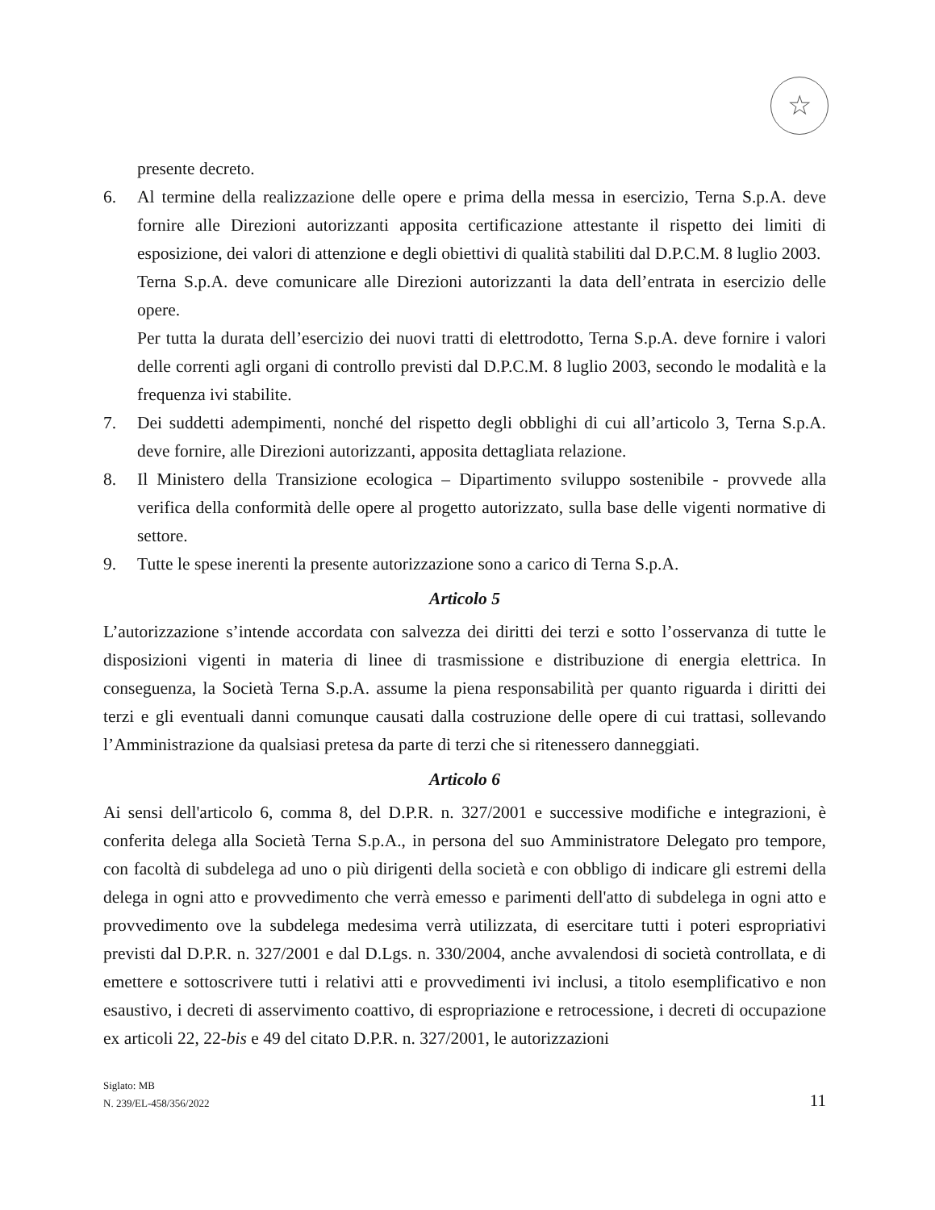☆
presente decreto.
6. Al termine della realizzazione delle opere e prima della messa in esercizio, Terna S.p.A. deve fornire alle Direzioni autorizzanti apposita certificazione attestante il rispetto dei limiti di esposizione, dei valori di attenzione e degli obiettivi di qualità stabiliti dal D.P.C.M. 8 luglio 2003.
Terna S.p.A. deve comunicare alle Direzioni autorizzanti la data dell’entrata in esercizio delle opere.
Per tutta la durata dell’esercizio dei nuovi tratti di elettrodotto, Terna S.p.A. deve fornire i valori delle correnti agli organi di controllo previsti dal D.P.C.M. 8 luglio 2003, secondo le modalità e la frequenza ivi stabilite.
7. Dei suddetti adempimenti, nonché del rispetto degli obblighi di cui all’articolo 3, Terna S.p.A. deve fornire, alle Direzioni autorizzanti, apposita dettagliata relazione.
8. Il Ministero della Transizione ecologica – Dipartimento sviluppo sostenibile - provvede alla verifica della conformità delle opere al progetto autorizzato, sulla base delle vigenti normative di settore.
9. Tutte le spese inerenti la presente autorizzazione sono a carico di Terna S.p.A.
Articolo 5
L’autorizzazione s’intende accordata con salvezza dei diritti dei terzi e sotto l’osservanza di tutte le disposizioni vigenti in materia di linee di trasmissione e distribuzione di energia elettrica. In conseguenza, la Società Terna S.p.A. assume la piena responsabilità per quanto riguarda i diritti dei terzi e gli eventuali danni comunque causati dalla costruzione delle opere di cui trattasi, sollevando l’Amministrazione da qualsiasi pretesa da parte di terzi che si ritenessero danneggiati.
Articolo 6
Ai sensi dell'articolo 6, comma 8, del D.P.R. n. 327/2001 e successive modifiche e integrazioni, è conferita delega alla Società Terna S.p.A., in persona del suo Amministratore Delegato pro tempore, con facoltà di subdelega ad uno o più dirigenti della società e con obbligo di indicare gli estremi della delega in ogni atto e provvedimento che verrà emesso e parimenti dell'atto di subdelega in ogni atto e provvedimento ove la subdelega medesima verrà utilizzata, di esercitare tutti i poteri espropriativi previsti dal D.P.R. n. 327/2001 e dal D.Lgs. n. 330/2004, anche avvalendosi di società controllata, e di emettere e sottoscrivere tutti i relativi atti e provvedimenti ivi inclusi, a titolo esemplificativo e non esaustivo, i decreti di asservimento coattivo, di espropriazione e retrocessione, i decreti di occupazione ex articoli 22, 22-bis e 49 del citato D.P.R. n. 327/2001, le autorizzazioni
Siglato: MB
N. 239/EL-458/356/2022
11